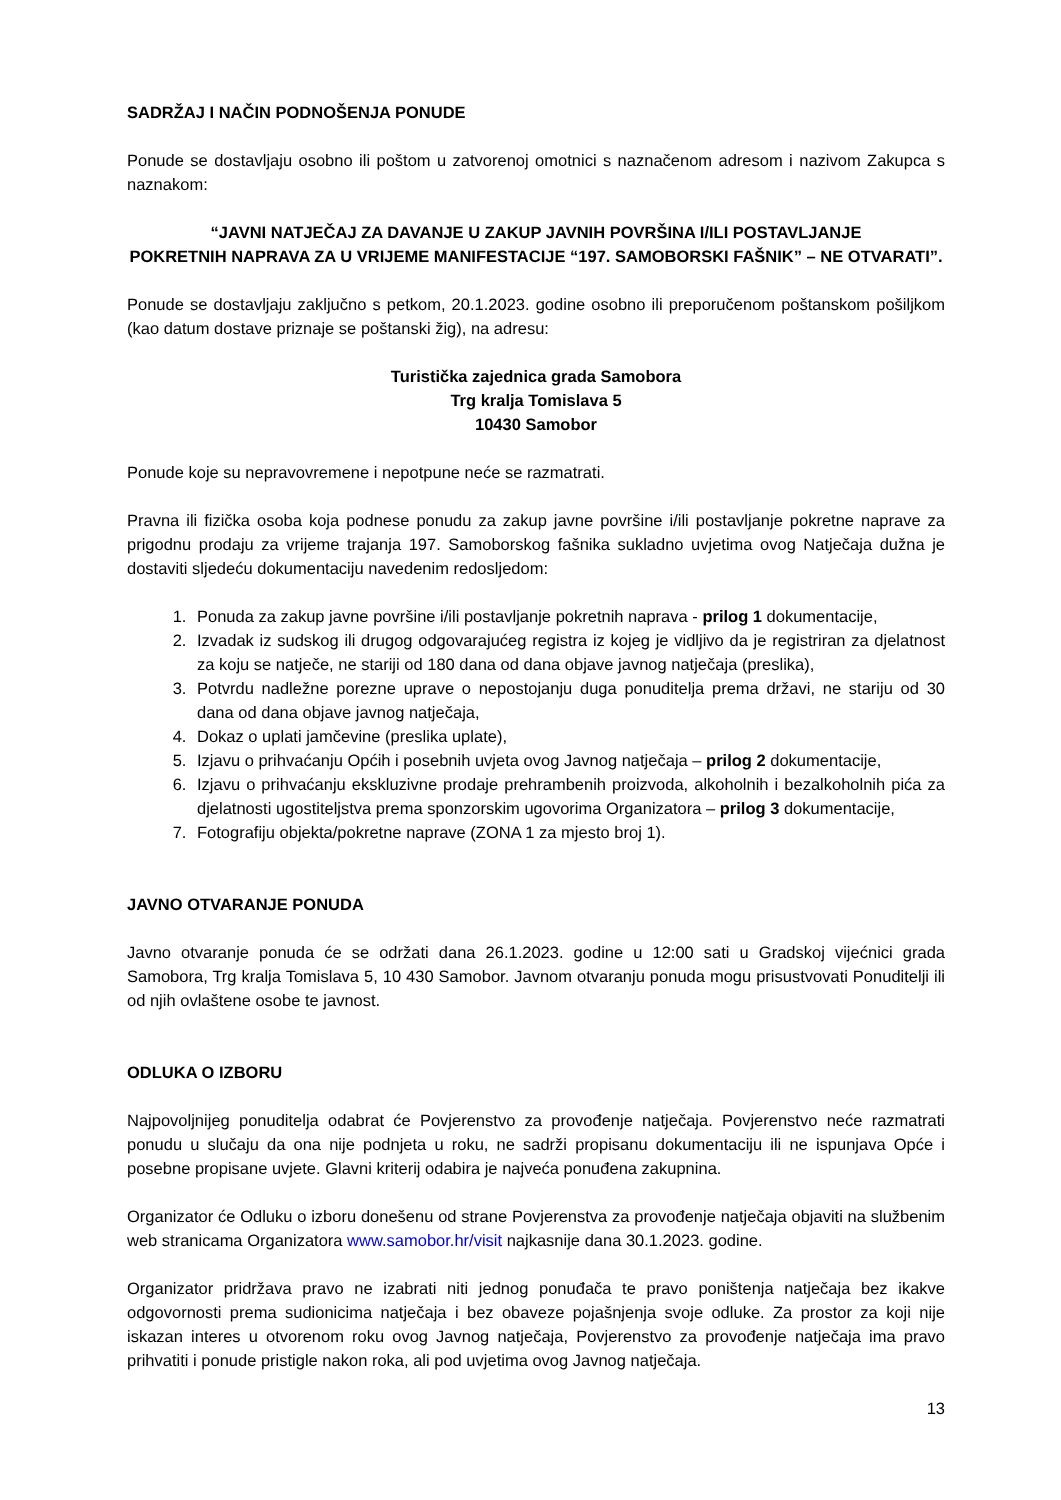SADRŽAJ I NAČIN PODNOŠENJA PONUDE
Ponude se dostavljaju osobno ili poštom u zatvorenoj omotnici s naznačenom adresom i nazivom Zakupca s naznakom:
“JAVNI NATJEČAJ ZA DAVANJE U ZAKUP JAVNIH POVRŠINA I/ILI POSTAVLJANJE
POKRETNIH NAPRAVA ZA U VRIJEME MANIFESTACIJE “197. SAMOBORSKI FAŠNIK” – NE OTVARATI”.
Ponude se dostavljaju zaključno s petkom, 20.1.2023. godine osobno ili preporučenom poštanskom pošiljkom (kao datum dostave priznaje se poštanski žig), na adresu:
Turistička zajednica grada Samobora
Trg kralja Tomislava 5
10430 Samobor
Ponude koje su nepravovremene i nepotpune neće se razmatrati.
Pravna ili fizička osoba koja podnese ponudu za zakup javne površine i/ili postavljanje pokretne naprave za prigodnu prodaju za vrijeme trajanja 197. Samoborskog fašnika sukladno uvjetima ovog Natječaja dužna je dostaviti sljedeću dokumentaciju navedenim redosljedom:
1. Ponuda za zakup javne površine i/ili postavljanje pokretnih naprava - prilog 1 dokumentacije,
2. Izvadak iz sudskog ili drugog odgovarajućeg registra iz kojeg je vidljivo da je registriran za djelatnost za koju se natječe, ne stariji od 180 dana od dana objave javnog natječaja (preslika),
3. Potvrdu nadležne porezne uprave o nepostojanju duga ponuditelja prema državi, ne stariju od 30 dana od dana objave javnog natječaja,
4. Dokaz o uplati jamčevine (preslika uplate),
5. Izjavu o prihvaćanju Općih i posebnih uvjeta ovog Javnog natječaja – prilog 2 dokumentacije,
6. Izjavu o prihvaćanju ekskluzivne prodaje prehrambenih proizvoda, alkoholnih i bezalkoholnih pića za djelatnosti ugostiteljstva prema sponzorskim ugovorima Organizatora – prilog 3 dokumentacije,
7. Fotografiju objekta/pokretne naprave (ZONA 1 za mjesto broj 1).
JAVNO OTVARANJE PONUDA
Javno otvaranje ponuda će se održati dana 26.1.2023. godine u 12:00 sati u Gradskoj vijećnici grada Samobora, Trg kralja Tomislava 5, 10 430 Samobor. Javnom otvaranju ponuda mogu prisustvovati Ponuditelji ili od njih ovlaštene osobe te javnost.
ODLUKA O IZBORU
Najpovoljnijeg ponuditelja odabrat će Povjerenstvo za provođenje natječaja. Povjerenstvo neće razmatrati ponudu u slučaju da ona nije podnjeta u roku, ne sadrži propisanu dokumentaciju ili ne ispunjava Opće i posebne propisane uvjete. Glavni kriterij odabira je najveća ponuđena zakupnina.
Organizator će Odluku o izboru donešenu od strane Povjerenstva za provođenje natječaja objaviti na službenim web stranicama Organizatora www.samobor.hr/visit najkasnije dana 30.1.2023. godine.
Organizator pridržava pravo ne izabrati niti jednog ponuđača te pravo poništenja natječaja bez ikakve odgovornosti prema sudionicima natječaja i bez obaveze pojašnjenja svoje odluke. Za prostor za koji nije iskazan interes u otvorenom roku ovog Javnog natječaja, Povjerenstvo za provođenje natječaja ima pravo prihvatiti i ponude pristigle nakon roka, ali pod uvjetima ovog Javnog natječaja.
13